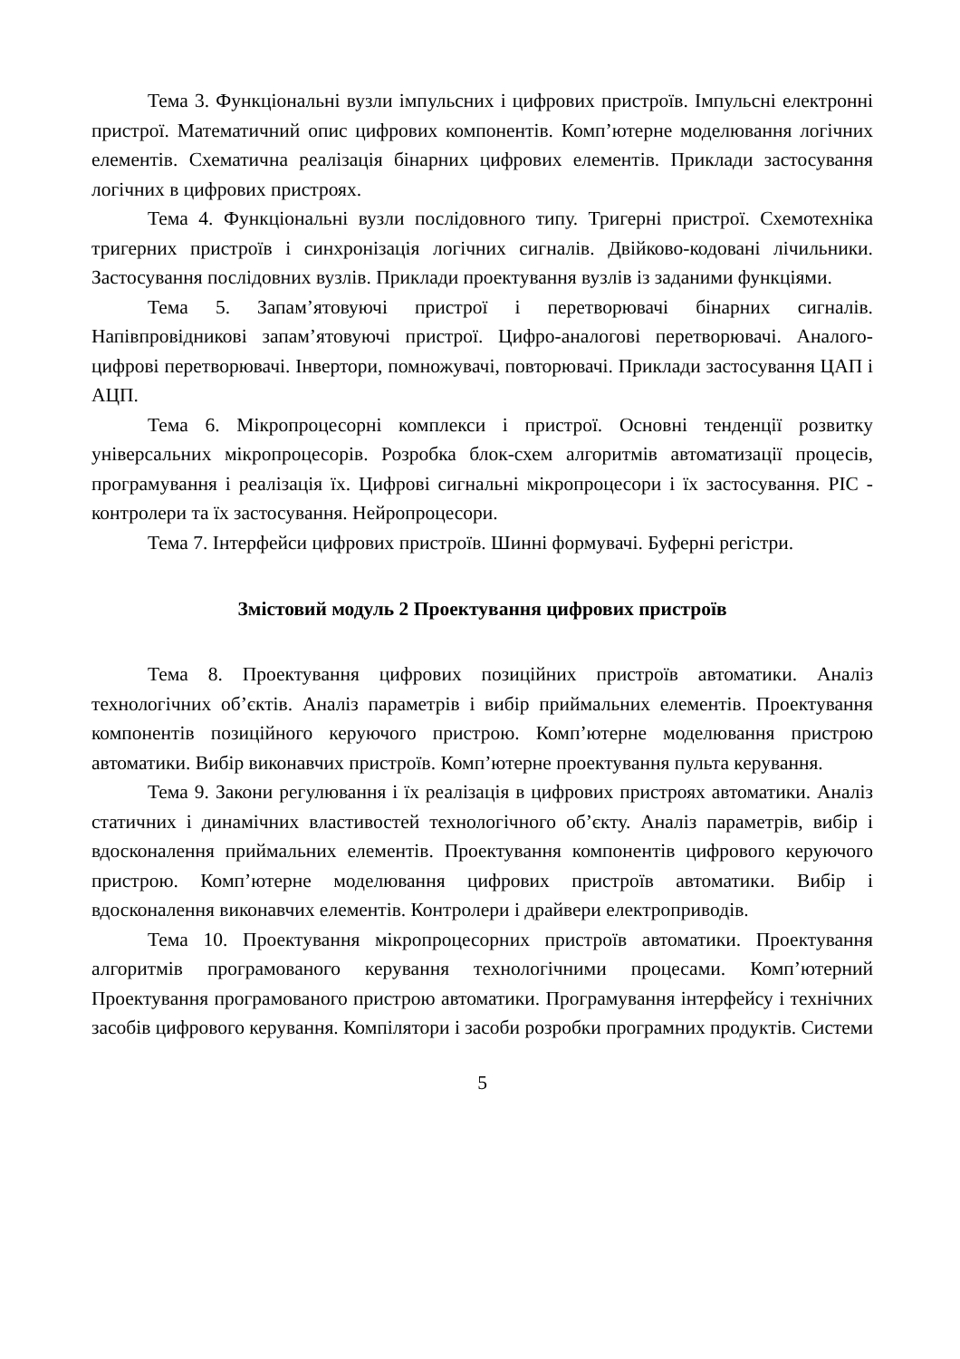Тема 3. Функціональні вузли імпульсних і цифрових пристроїв. Імпульсні електронні пристрої. Математичний опис цифрових компонентів. Комп’ютерне моделювання логічних елементів. Схематична реалізація бінарних цифрових елементів. Приклади застосування логічних в цифрових пристроях.
Тема 4. Функціональні вузли послідовного типу. Тригерні пристрої. Схемотехніка тригерних пристроїв і синхронізація логічних сигналів. Двійково-кодовані лічильники. Застосування послідовних вузлів. Приклади проектування вузлів із заданими функціями.
Тема 5. Запам’ятовуючі пристрої і перетворювачі бінарних сигналів. Напівпровідникові запам’ятовуючі пристрої. Цифро-аналогові перетворювачі. Аналого-цифрові перетворювачі. Інвертори, помножувачі, повторювачі. Приклади застосування ЦАП і АЦП.
Тема 6. Мікропроцесорні комплекси і пристрої. Основні тенденції розвитку універсальних мікропроцесорів. Розробка блок-схем алгоритмів автоматизації процесів, програмування і реалізація їх. Цифрові сигнальні мікропроцесори і їх застосування. PIC - контролери та їх застосування. Нейропроцесори.
Тема 7. Інтерфейси цифрових пристроїв. Шинні формувачі. Буферні регістри.
Змістовий модуль 2 Проектування цифрових пристроїв
Тема 8. Проектування цифрових позиційних пристроїв автоматики. Аналіз технологічних об’єктів. Аналіз параметрів і вибір приймальних елементів. Проектування компонентів позиційного керуючого пристрою. Комп’ютерне моделювання пристрою автоматики. Вибір виконавчих пристроїв. Комп’ютерне проектування пульта керування.
Тема 9. Закони регулювання і їх реалізація в цифрових пристроях автоматики. Аналіз статичних і динамічних властивостей технологічного об’єкту. Аналіз параметрів, вибір і вдосконалення приймальних елементів. Проектування компонентів цифрового керуючого пристрою. Комп’ютерне моделювання цифрових пристроїв автоматики. Вибір і вдосконалення виконавчих елементів. Контролери і драйвери електроприводів.
Тема 10. Проектування мікропроцесорних пристроїв автоматики. Проектування алгоритмів програмованого керування технологічними процесами. Комп’ютерний Проектування програмованого пристрою автоматики. Програмування інтерфейсу і технічних засобів цифрового керування. Компілятори і засоби розробки програмних продуктів. Системи
5